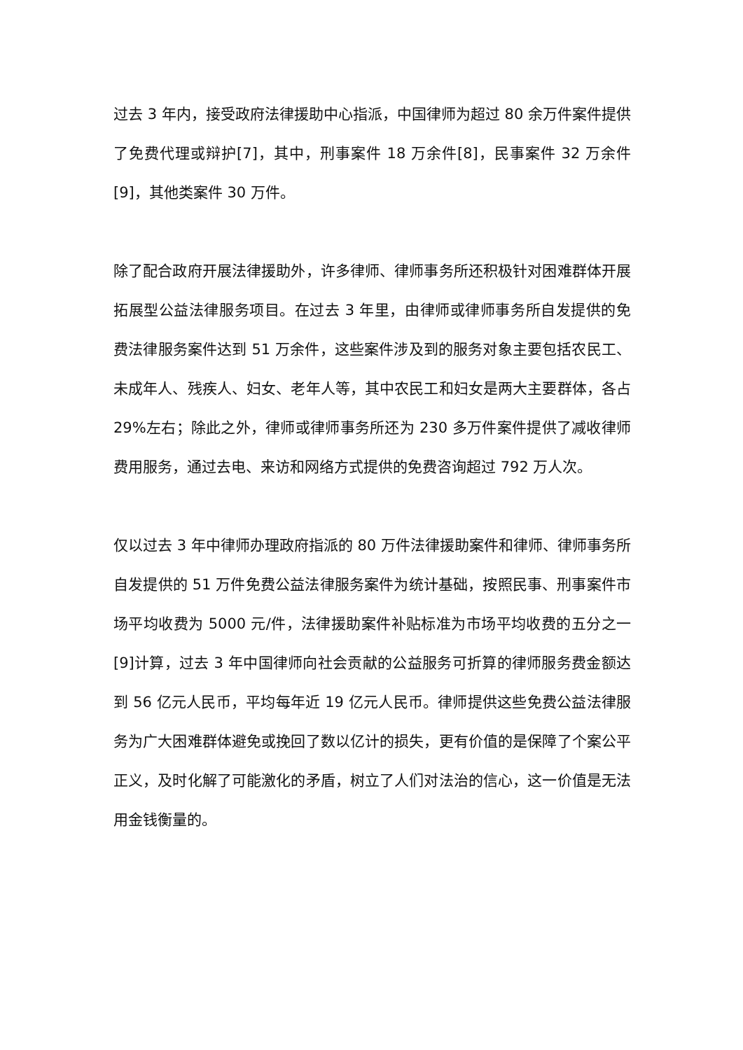过去 3 年内，接受政府法律援助中心指派，中国律师为超过 80 余万件案件提供了免费代理或辩护[7]，其中，刑事案件 18 万余件[8]，民事案件 32 万余件[9]，其他类案件 30 万件。
除了配合政府开展法律援助外，许多律师、律师事务所还积极针对困难群体开展拓展型公益法律服务项目。在过去 3 年里，由律师或律师事务所自发提供的免费法律服务案件达到 51 万余件，这些案件涉及到的服务对象主要包括农民工、未成年人、残疾人、妇女、老年人等，其中农民工和妇女是两大主要群体，各占 29%左右；除此之外，律师或律师事务所还为 230 多万件案件提供了减收律师费用服务，通过去电、来访和网络方式提供的免费咨询超过 792 万人次。
仅以过去 3 年中律师办理政府指派的 80 万件法律援助案件和律师、律师事务所自发提供的 51 万件免费公益法律服务案件为统计基础，按照民事、刑事案件市场平均收费为 5000 元/件，法律援助案件补贴标准为市场平均收费的五分之一[9]计算，过去 3 年中国律师向社会贡献的公益服务可折算的律师服务费金额达到 56 亿元人民币，平均每年近 19 亿元人民币。律师提供这些免费公益法律服务为广大困难群体避免或挽回了数以亿计的损失，更有价值的是保障了个案公平正义，及时化解了可能激化的矛盾，树立了人们对法治的信心，这一价值是无法用金钱衡量的。